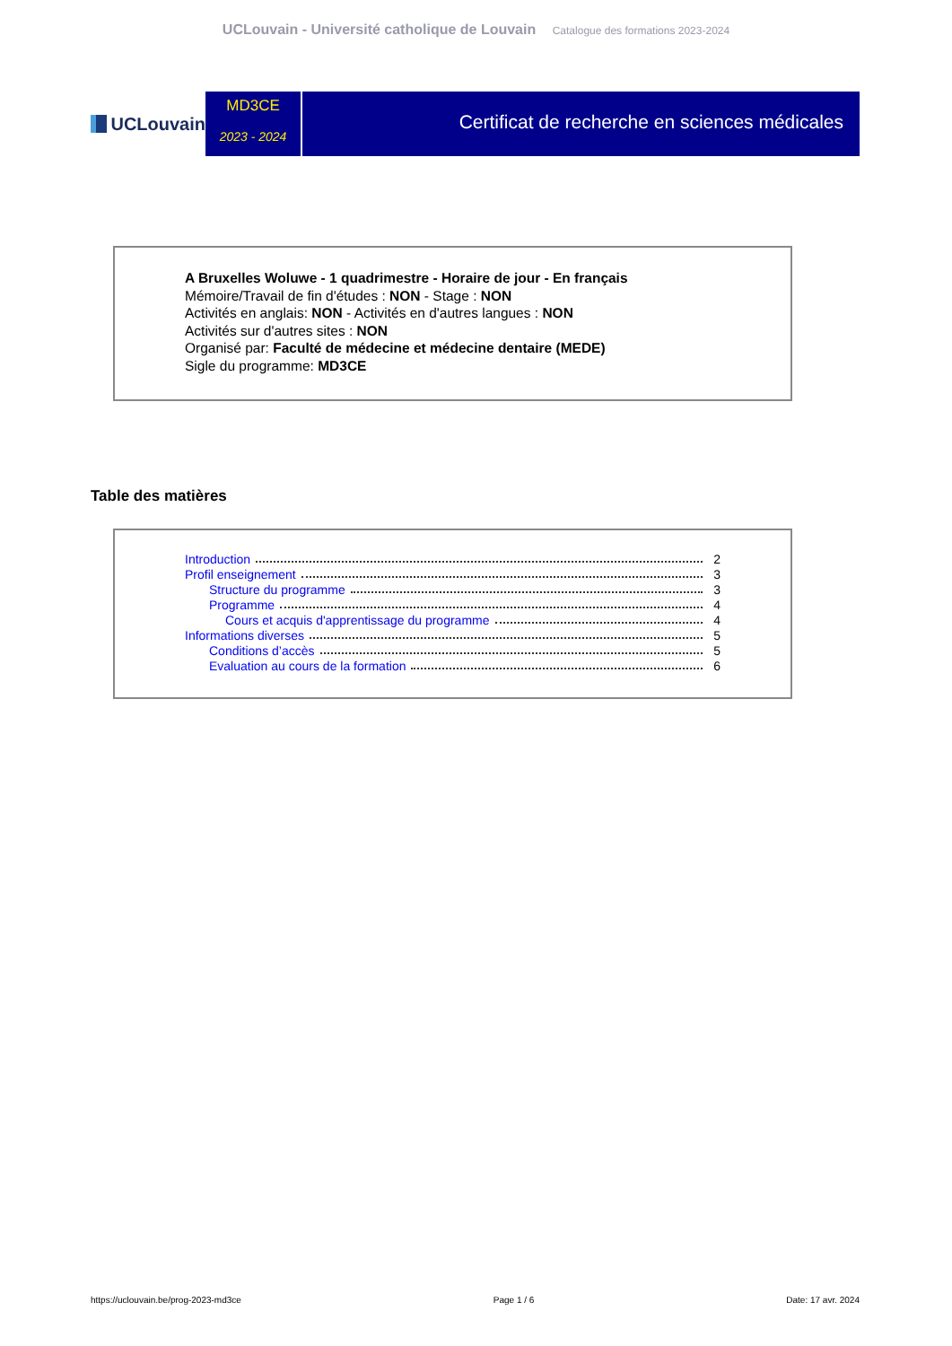UCLouvain - Université catholique de Louvain Catalogue des formations 2023-2024
UCLouvain
MD3CE
2023 - 2024
Certificat de recherche en sciences médicales
A Bruxelles Woluwe - 1 quadrimestre - Horaire de jour - En français
Mémoire/Travail de fin d'études : NON - Stage : NON
Activités en anglais: NON - Activités en d'autres langues : NON
Activités sur d'autres sites : NON
Organisé par: Faculté de médecine et médecine dentaire (MEDE)
Sigle du programme: MD3CE
Table des matières
Introduction 2
Profil enseignement 3
Structure du programme 3
Programme 4
Cours et acquis d'apprentissage du programme 4
Informations diverses 5
Conditions d’accès 5
Evaluation au cours de la formation 6
https://uclouvain.be/prog-2023-md3ce Page 1 / 6 Date: 17 avr. 2024